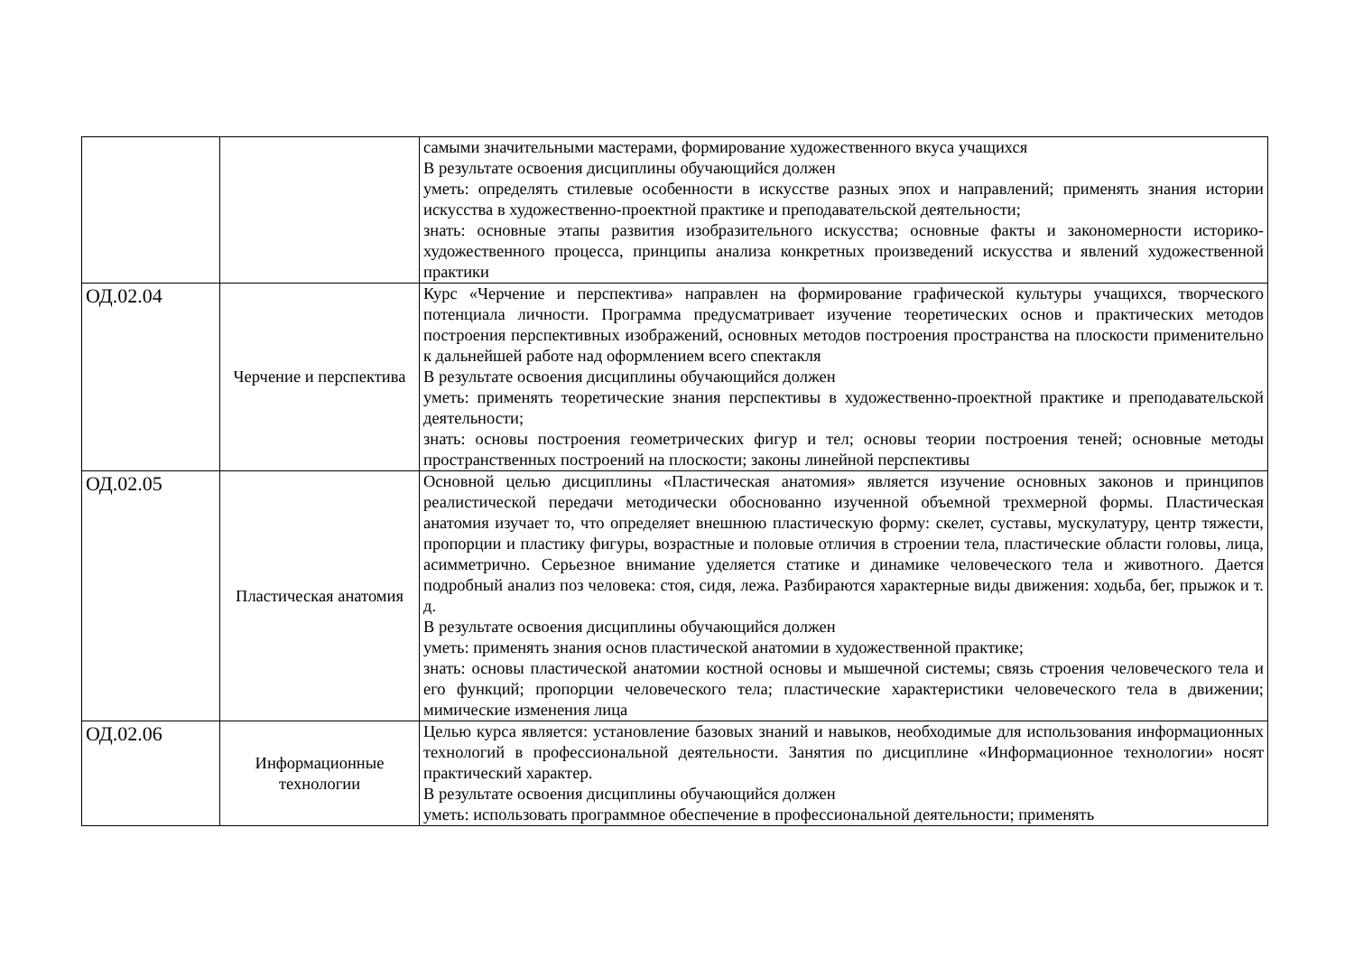| | | самыми значительными мастерами, формирование художественного вкуса учащихся В результате освоения дисциплины обучающийся должен уметь: определять стилевые особенности в искусстве разных эпох и направлений; применять знания истории искусства в художественно-проектной практике и преподавательской деятельности; знать: основные этапы развития изобразительного искусства; основные факты и закономерности историко-художественного процесса, принципы анализа конкретных произведений искусства и явлений художественной практики |
| ОД.02.04 | Черчение и перспектива | Курс «Черчение и перспектива» направлен на формирование графической культуры учащихся, творческого потенциала личности. Программа предусматривает изучение теоретических основ и практических методов построения перспективных изображений, основных методов построения пространства на плоскости применительно к дальнейшей работе над оформлением всего спектакля В результате освоения дисциплины обучающийся должен уметь: применять теоретические знания перспективы в художественно-проектной практике и преподавательской деятельности; знать: основы построения геометрических фигур и тел; основы теории построения теней; основные методы пространственных построений на плоскости; законы линейной перспективы |
| ОД.02.05 | Пластическая анатомия | Основной целью дисциплины «Пластическая анатомия» является изучение основных законов и принципов реалистической передачи методически обоснованно изученной объемной трехмерной формы. Пластическая анатомия изучает то, что определяет внешнюю пластическую форму: скелет, суставы, мускулатуру, центр тяжести, пропорции и пластику фигуры, возрастные и половые отличия в строении тела, пластические области головы, лица, асимметрично. Серьезное внимание уделяется статике и динамике человеческого тела и животного. Дается подробный анализ поз человека: стоя, сидя, лежа. Разбираются характерные виды движения: ходьба, бег, прыжок и т. д. В результате освоения дисциплины обучающийся должен уметь: применять знания основ пластической анатомии в художественной практике; знать: основы пластической анатомии костной основы и мышечной системы; связь строения человеческого тела и его функций; пропорции человеческого тела; пластические характеристики человеческого тела в движении; мимические изменения лица |
| ОД.02.06 | Информационные технологии | Целью курса является: установление базовых знаний и навыков, необходимые для использования информационных технологий в профессиональной деятельности. Занятия по дисциплине «Информационное технологии» носят практический характер. В результате освоения дисциплины обучающийся должен уметь: использовать программное обеспечение в профессиональной деятельности; применять |